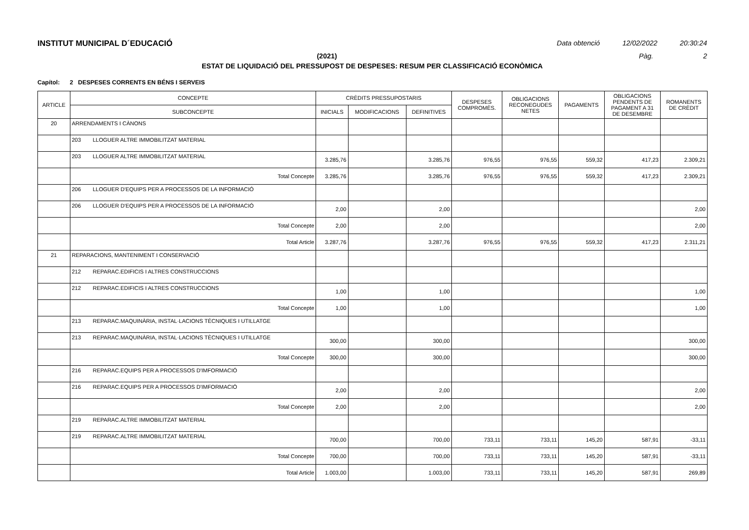INSTITUT MUNICIPAL D´EDUCACIÓ Data obtenció 12/02/2022 20:30:24
(2021) Pàg. 2
ESTAT DE LIQUIDACIÓ DEL PRESSUPOST DE DESPESES: RESUM PER CLASSIFICACIÓ ECONÒMICA
Capítol: 2 DESPESES CORRENTS EN BÉNS I SERVEIS
| ARTICLE | CONCEPTE | CRÈDITS PRESSUPOSTARIS | | | DESPESES COMPROMÈS. | OBLIGACIONS RECONEGUDES NETES | PAGAMENTS | OBLIGACIONS PENDENTS DE PAGAMENT A 31 DE DESEMBRE | ROMANENTS DE CRÈDIT |
| --- | --- | --- | --- | --- | --- | --- | --- | --- | --- |
| | SUBCONCEPTE | INICIALS | MODIFICACIONS | DEFINITIVES | | | | | |
| 20 | ARRENDAMENTS I CÀNONS | | | | | | | | |
| | 203 LLOGUER ALTRE IMMOBILITZAT MATERIAL | | | | | | | | |
| | 203 LLOGUER ALTRE IMMOBILITZAT MATERIAL | 3.285,76 | | 3.285,76 | 976,55 | 976,55 | 559,32 | 417,23 | 2.309,21 |
| | Total Concepte | 3.285,76 | | 3.285,76 | 976,55 | 976,55 | 559,32 | 417,23 | 2.309,21 |
| | 206 LLOGUER D'EQUIPS PER A PROCESSOS DE LA INFORMACIÓ | | | | | | | | |
| | 206 LLOGUER D'EQUIPS PER A PROCESSOS DE LA INFORMACIÓ | 2,00 | | 2,00 | | | | | 2,00 |
| | Total Concepte | 2,00 | | 2,00 | | | | | 2,00 |
| | Total Article | 3.287,76 | | 3.287,76 | 976,55 | 976,55 | 559,32 | 417,23 | 2.311,21 |
| 21 | REPARACIONS, MANTENIMENT I CONSERVACIÓ | | | | | | | | |
| | 212 REPARAC.EDIFICIS I ALTRES CONSTRUCCIONS | | | | | | | | |
| | 212 REPARAC.EDIFICIS I ALTRES CONSTRUCCIONS | 1,00 | | 1,00 | | | | | 1,00 |
| | Total Concepte | 1,00 | | 1,00 | | | | | 1,00 |
| | 213 REPARAC.MAQUINÀRIA, INSTAL·LACIONS TÈCNIQUES I UTILLATGE | | | | | | | | |
| | 213 REPARAC.MAQUINÀRIA, INSTAL·LACIONS TÈCNIQUES I UTILLATGE | 300,00 | | 300,00 | | | | | 300,00 |
| | Total Concepte | 300,00 | | 300,00 | | | | | 300,00 |
| | 216 REPARAC.EQUIPS PER A PROCESSOS D'IMFORMACIÓ | | | | | | | | |
| | 216 REPARAC.EQUIPS PER A PROCESSOS D'IMFORMACIÓ | 2,00 | | 2,00 | | | | | 2,00 |
| | Total Concepte | 2,00 | | 2,00 | | | | | 2,00 |
| | 219 REPARAC.ALTRE IMMOBILITZAT MATERIAL | | | | | | | | |
| | 219 REPARAC.ALTRE IMMOBILITZAT MATERIAL | 700,00 | | 700,00 | 733,11 | 733,11 | 145,20 | 587,91 | -33,11 |
| | Total Concepte | 700,00 | | 700,00 | 733,11 | 733,11 | 145,20 | 587,91 | -33,11 |
| | Total Article | 1.003,00 | | 1.003,00 | 733,11 | 733,11 | 145,20 | 587,91 | 269,89 |